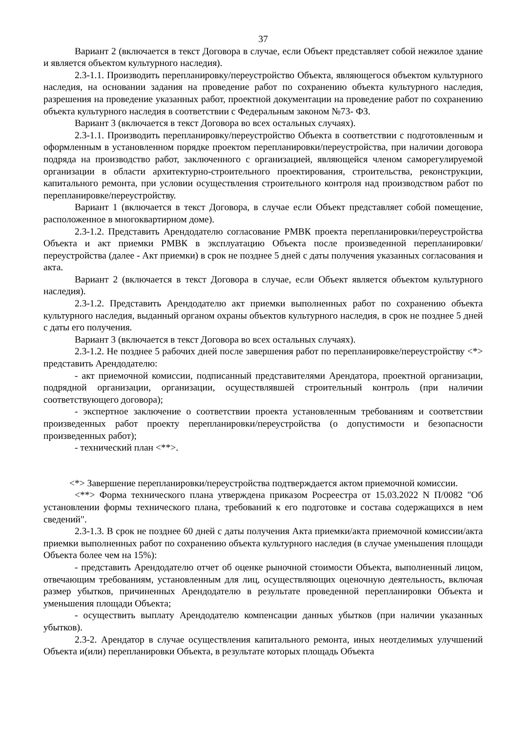37
Вариант 2 (включается в текст Договора в случае, если Объект представляет собой нежилое здание и является объектом культурного наследия).
2.3-1.1. Производить перепланировку/переустройство Объекта, являющегося объектом культурного наследия, на основании задания на проведение работ по сохранению объекта культурного наследия, разрешения на проведение указанных работ, проектной документации на проведение работ по сохранению объекта культурного наследия в соответствии с Федеральным законом №73- ФЗ.
Вариант 3 (включается в текст Договора во всех остальных случаях).
2.3-1.1. Производить перепланировку/переустройство Объекта в соответствии с подготовленным и оформленным в установленном порядке проектом перепланировки/переустройства, при наличии договора подряда на производство работ, заключенного с организацией, являющейся членом саморегулируемой организации в области архитектурно-строительного проектирования, строительства, реконструкции, капитального ремонта, при условии осуществления строительного контроля над производством работ по перепланировке/переустройству.
Вариант 1 (включается в текст Договора, в случае если Объект представляет собой помещение, расположенное в многоквартирном доме).
2.3-1.2. Представить Арендодателю согласование РМВК проекта перепланировки/переустройства Объекта и акт приемки РМВК в эксплуатацию Объекта после произведенной перепланировки/переустройства (далее - Акт приемки) в срок не позднее 5 дней с даты получения указанных согласования и акта.
Вариант 2 (включается в текст Договора в случае, если Объект является объектом культурного наследия).
2.3-1.2. Представить Арендодателю акт приемки выполненных работ по сохранению объекта культурного наследия, выданный органом охраны объектов культурного наследия, в срок не позднее 5 дней с даты его получения.
Вариант 3 (включается в текст Договора во всех остальных случаях).
2.3-1.2. Не позднее 5 рабочих дней после завершения работ по перепланировке/переустройству <*> представить Арендодателю:
- акт приемочной комиссии, подписанный представителями Арендатора, проектной организации, подрядной организации, организации, осуществлявшей строительный контроль (при наличии соответствующего договора);
- экспертное заключение о соответствии проекта установленным требованиям и соответствии произведенных работ проекту перепланировки/переустройства (о допустимости и безопасности произведенных работ);
- технический план <**>.
<*> Завершение перепланировки/переустройства подтверждается актом приемочной комиссии.
<**> Форма технического плана утверждена приказом Росреестра от 15.03.2022 N П/0082 "Об установлении формы технического плана, требований к его подготовке и состава содержащихся в нем сведений".
2.3-1.3. В срок не позднее 60 дней с даты получения Акта приемки/акта приемочной комиссии/акта приемки выполненных работ по сохранению объекта культурного наследия (в случае уменьшения площади Объекта более чем на 15%):
- представить Арендодателю отчет об оценке рыночной стоимости Объекта, выполненный лицом, отвечающим требованиям, установленным для лиц, осуществляющих оценочную деятельность, включая размер убытков, причиненных Арендодателю в результате проведенной перепланировки Объекта и уменьшения площади Объекта;
- осуществить выплату Арендодателю компенсации данных убытков (при наличии указанных убытков).
2.3-2. Арендатор в случае осуществления капитального ремонта, иных неотделимых улучшений Объекта и(или) перепланировки Объекта, в результате которых площадь Объекта